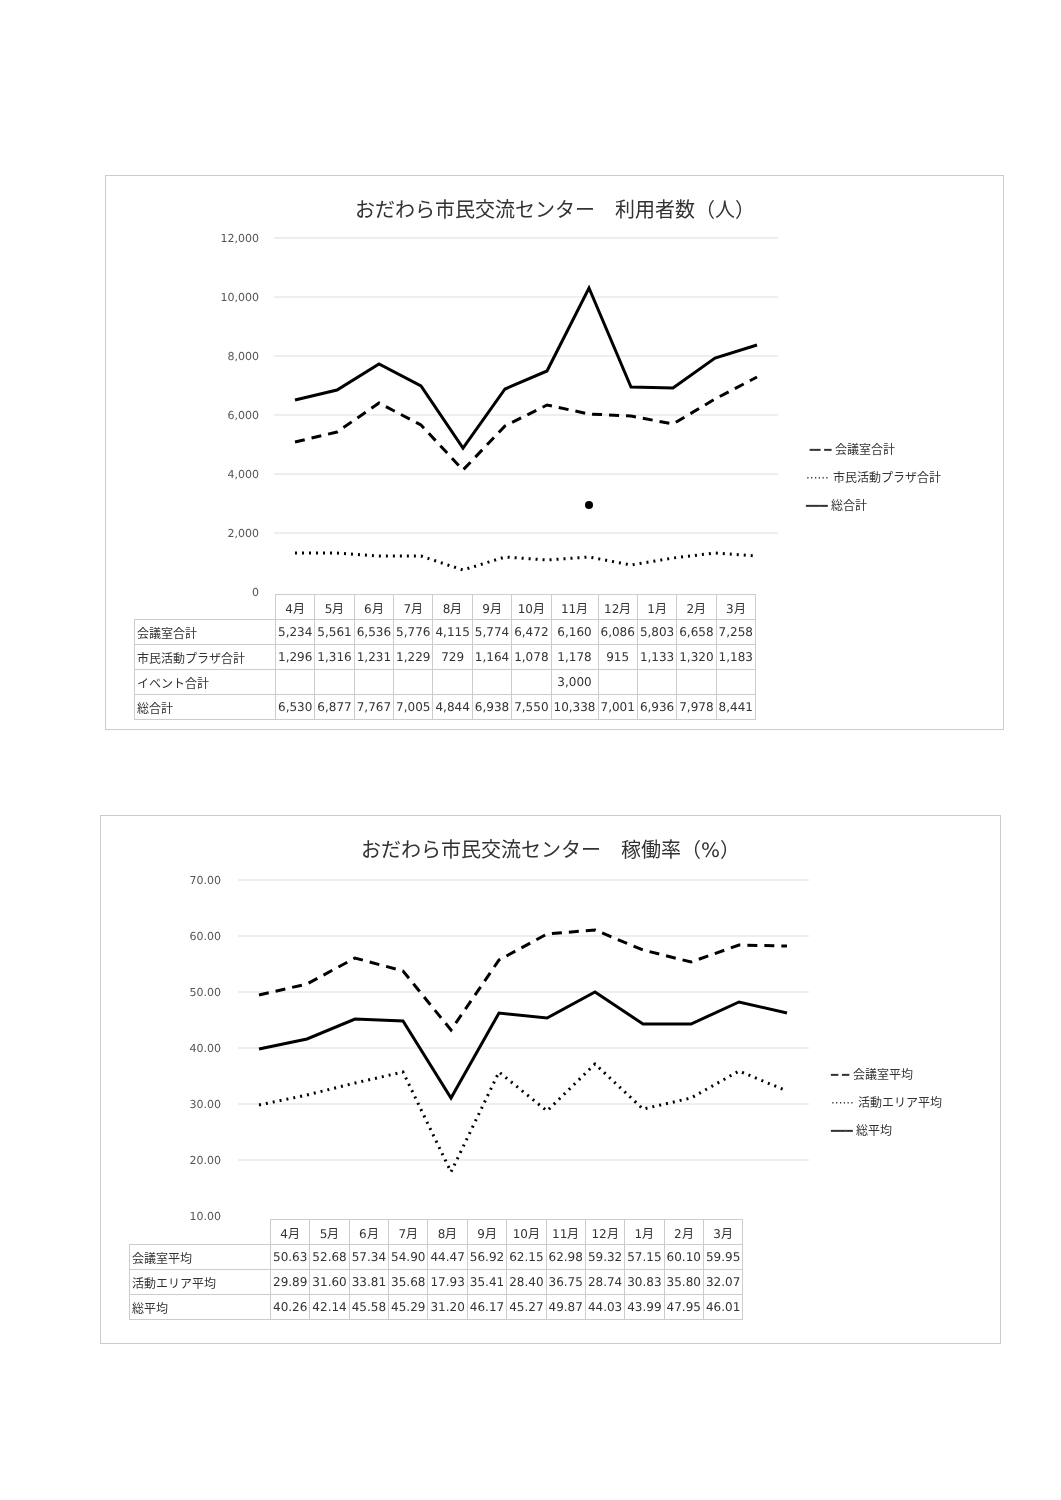おだわら市民交流センター　利用者数（人）
12,000
10,000
8,000
6,000
4,000
2,000
0
╺━ ━ 会議室合計
······ 市民活動プラザ合計
━━━ 総合計
| | 4月 | 5月 | 6月 | 7月 | 8月 | 9月 | 10月 | 11月 | 12月 | 1月 | 2月 | 3月 |
| --- | --- | --- | --- | --- | --- | --- | --- | --- | --- | --- | --- | --- |
| 会議室合計 | 5,234 | 5,561 | 6,536 | 5,776 | 4,115 | 5,774 | 6,472 | 6,160 | 6,086 | 5,803 | 6,658 | 7,258 |
| 市民活動プラザ合計 | 1,296 | 1,316 | 1,231 | 1,229 | 729 | 1,164 | 1,078 | 1,178 | 915 | 1,133 | 1,320 | 1,183 |
| イベント合計 | | | | | | | | 3,000 | | | | |
| 総合計 | 6,530 | 6,877 | 7,767 | 7,005 | 4,844 | 6,938 | 7,550 | 10,338 | 7,001 | 6,936 | 7,978 | 8,441 |
おだわら市民交流センター　稼働率（%）
70.00
60.00
50.00
40.00
30.00
20.00
10.00
━ ━ 会議室平均
······ 活動エリア平均
━━━ 総平均
| | 4月 | 5月 | 6月 | 7月 | 8月 | 9月 | 10月 | 11月 | 12月 | 1月 | 2月 | 3月 |
| --- | --- | --- | --- | --- | --- | --- | --- | --- | --- | --- | --- | --- |
| 会議室平均 | 50.63 | 52.68 | 57.34 | 54.90 | 44.47 | 56.92 | 62.15 | 62.98 | 59.32 | 57.15 | 60.10 | 59.95 |
| 活動エリア平均 | 29.89 | 31.60 | 33.81 | 35.68 | 17.93 | 35.41 | 28.40 | 36.75 | 28.74 | 30.83 | 35.80 | 32.07 |
| 総平均 | 40.26 | 42.14 | 45.58 | 45.29 | 31.20 | 46.17 | 45.27 | 49.87 | 44.03 | 43.99 | 47.95 | 46.01 |